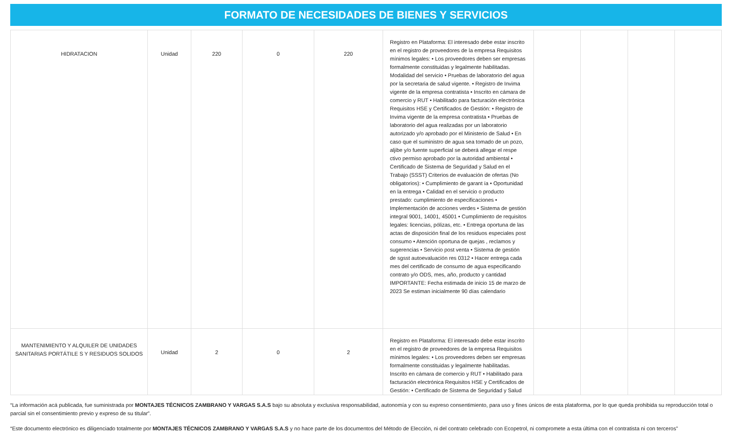FORMATO DE NECESIDADES DE BIENES Y SERVICIOS
| HIDRATACION | Unidad | 220 | 0 | 220 | Registro en Plataforma: El interesado debe estar inscrito en el registro de proveedores de la empresa Requisitos mínimos legales: • Los proveedores deben ser empresas formalmente constituidas y legalmente habilitadas. Modalidad del servicio • Pruebas de laboratorio del agua por la secretaria de salud vigente. • Registro de Invima vigente de la empresa contratista • Inscrito en cámara de comercio y RUT • Habilitado para facturación electrónica Requisitos HSE y Certificados de Gestión: • Registro de Invima vigente de la empresa contratista • Pruebas de laboratorio del agua realizadas por un laboratorio autorizado y/o aprobado por el Ministerio de Salud • En caso que el suministro de agua sea tomado de un pozo, aljibe y/o fuente superficial se deberá allegar el respe ctivo permiso aprobado por la autoridad ambiental • Certificado de Sistema de Seguridad y Salud en el Trabajo (SSST) Criterios de evaluación de ofertas (No obligatorios): • Cumplimiento de garant ía • Oportunidad en la entrega • Calidad en el servicio o producto prestado: cumplimiento de especificaciones • Implementación de acciones verdes • Sistema de gestión integral 9001, 14001, 45001 • Cumplimiento de requisitos legales: licencias, pólizas, etc. • Entrega oportuna de las actas de disposición final de los residuos especiales post consumo • Atención oportuna de quejas , reclamos y sugerencias • Servicio post venta • Sistema de gestión de sgsst autoevaluación res 0312 • Hacer entrega cada mes del certificado de consumo de agua especificando contrato y/o ODS, mes, año, producto y cantidad IMPORTANTE: Fecha estimada de inicio 15 de marzo de 2023 Se estiman inicialmente 90 días calendario | | | | |
| MANTENIMIENTO Y ALQUILER DE UNIDADES SANITARIAS PORTÁTILE S Y RESIDUOS SOLIDOS | Unidad | 2 | 0 | 2 | Registro en Plataforma: El interesado debe estar inscrito en el registro de proveedores de la empresa Requisitos mínimos legales: • Los proveedores deben ser empresas formalmente constituidas y legalmente habilitadas. Inscrito en cámara de comercio y RUT • Habilitado para facturación electrónica Requisitos HSE y Certificados de Gestión: • Certificado de Sistema de Seguridad y Salud | | | | |
“La información acá publicada, fue suministrada por MONTAJES TÉCNICOS ZAMBRANO Y VARGAS S.A.S bajo su absoluta y exclusiva responsabilidad, autonomía y con su expreso consentimiento, para uso y fines únicos de esta plataforma, por lo que queda prohibida su reproducción total o parcial sin el consentimiento previo y expreso de su titular”.
“Este documento electrónico es diligenciado totalmente por MONTAJES TÉCNICOS ZAMBRANO Y VARGAS S.A.S y no hace parte de los documentos del Método de Elección, ni del contrato celebrado con Ecopetrol, ni compromete a esta última con el contratista ni con terceros”